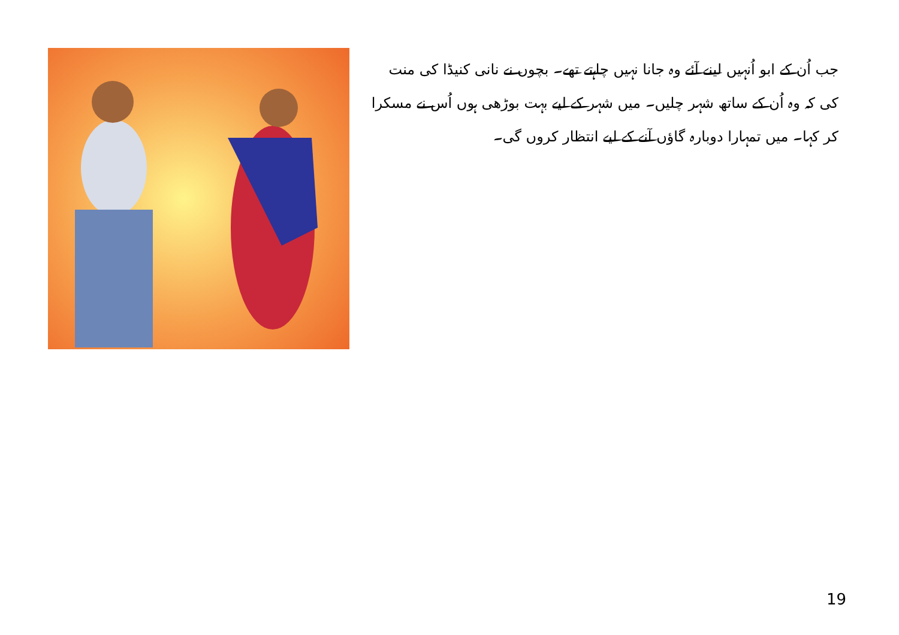جب اُن کے ابو اُنہیں لینے آئے وہ جانا نہیں چاہتے تھے۔ بچوں نے نانی کنیڈا کی منت کی کہ وہ اُن کے ساتھ شہر چلیں۔ میں شہر کے لیے بہت بوڑھی ہوں اُس نے مسکرا کر کہا۔ میں تمہارا دوبارہ گاؤں آنے کے لیے انتظار کروں گی۔
19